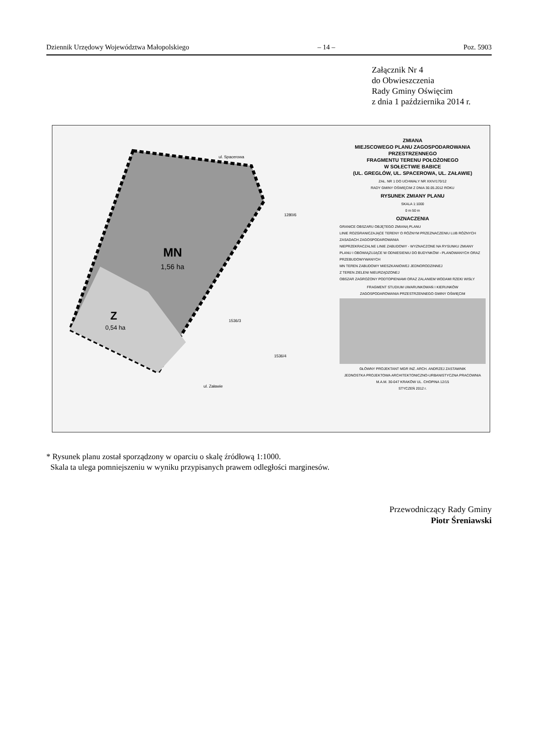Dziennik Urzędowy Województwa Małopolskiego – 14 – Poz. 5903
Załącznik Nr 4
do Obwieszczenia
Rady Gminy Oświęcim
z dnia 1 października 2014 r.
MN
1,56 ha
Z
0,54 ha
ul. Spacerowa
ul. Załawie
1280/6
1536/3
1536/4
ZMIANA
MIEJSCOWEGO PLANU ZAGOSPODAROWANIA
PRZESTRZENNEGO
FRAGMENTU TERENU POŁOŻONEGO
W SOŁECTWIE BABICE
(UL. GREGLÓW, UL. SPACEROWA, UL. ZAŁAWIE)
ZAŁ. NR 1 DO UCHWAŁY NR XXIV/170/12
RADY GMINY OŚWIĘCIM Z DNIA 30.05.2012 ROKU
RYSUNEK ZMIANY PLANU
SKALA 1:1000
0 m 50 m
OZNACZENIA
GRANICE OBSZARU OBJĘTEGO ZMIANĄ PLANU
LINIE ROZGRANICZAJĄCE TERENY O RÓŻNYM PRZEZNACZENIU LUB RÓŻNYCH ZASADACH ZAGOSPODAROWANIA
NIEPRZEKRACZALNE LINIE ZABUDOWY - WYZNACZONE NA RYSUNKU ZMIANY PLANU I OBOWIĄZUJĄCE W ODNIESIENIU DO BUDYNKÓW - PLANOWANYCH ORAZ PRZEBUDOWYWANYCH
MN TEREN ZABUDOWY MIESZKANIOWEJ JEDNORODZINNEJ
Z TEREN ZIELENI NIEURZĄDZONEJ
OBSZAR ZAGROŻONY PODTOPIENIAMI ORAZ ZALANIEM WODAMI RZEKI WISŁY
FRAGMENT STUDIUM UWARUNKOWAŃ I KIERUNKÓW
ZAGOSPODAROWANIA PRZESTRZENNEGO GMINY OŚWIĘCIM
GŁÓWNY PROJEKTANT MGR INŻ. ARCH. ANDRZEJ ZASTAWNIK
JEDNOSTKA PROJEKTOWA ARCHITEKTONICZNO-URBANISTYCZNA PRACOWNIA M.A.M. 30-047 KRAKÓW UL. CHOPINA 12/15
STYCZEŃ 2012 r.
* Rysunek planu został sporządzony w oparciu o skalę źródłową 1:1000.
Skala ta ulega pomniejszeniu w wyniku przypisanych prawem odległości marginesów.
Przewodniczący Rady Gminy
Piotr Śreniawski